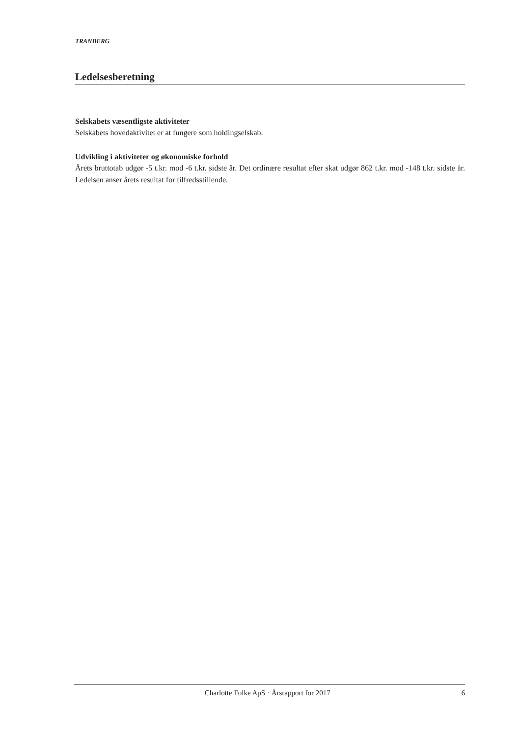TRANBERG
Ledelsesberetning
Selskabets væsentligste aktiviteter
Selskabets hovedaktivitet er at fungere som holdingselskab.
Udvikling i aktiviteter og økonomiske forhold
Årets bruttotab udgør -5 t.kr. mod -6 t.kr. sidste år. Det ordinære resultat efter skat udgør 862 t.kr. mod -148 t.kr. sidste år. Ledelsen anser årets resultat for tilfredsstillende.
Charlotte Folke ApS · Årsrapport for 2017 6